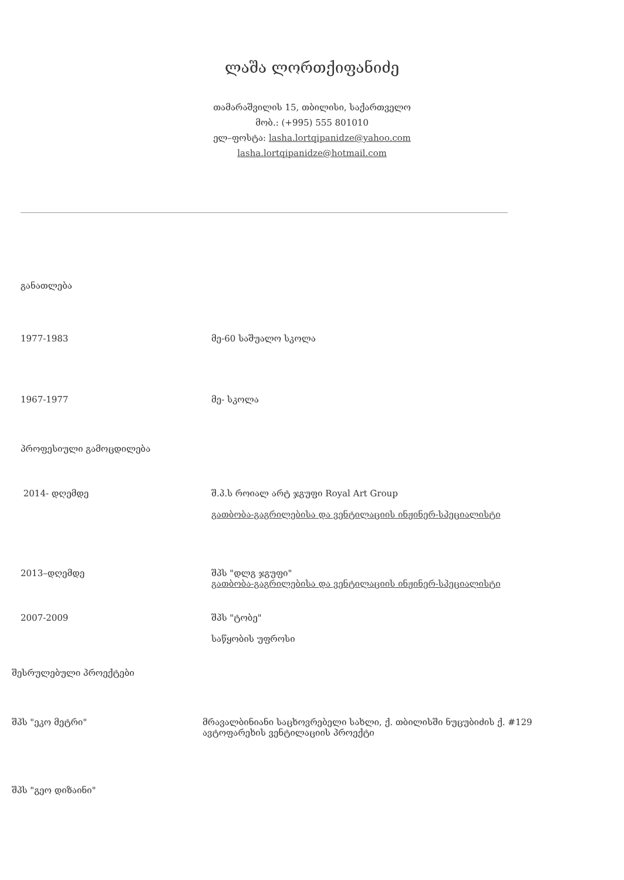ლაშა ლორთქიფანიძე
თამარაშვილის 15, თბილისი, საქართველო
მობ.: (+995) 555 801010
ელ–ფოსტა: lasha.lortqipanidze@yahoo.com
lasha.lortqipanidze@hotmail.com
განათლება
1977-1983 მე-60 საშუალო სკოლა
1967-1977 მე- სკოლა
პროფესიული გამოცდილება
2014- დღემდე შ.პ.ს როიალ არტ ჯგუფი Royal Art Group
გათბობა-გაგრილებისა და ვენტილაციის ინჟინერ-სპეციალისტი
2013–დღემდე შპს "დლგ ჯგუფი"
გათბობა-გაგრილებისა და ვენტილაციის ინჟინერ-სპეციალისტი
2007-2009 შპს "ტობე"
საწყობის უფროსი
შესრულებული პროექტები
შპს "ეკო მეტრი" მრავალბინიანი საცხოვრებელი სახლი, ქ. თბილისში ნუცუბიძის ქ. #129
ავტოფარეხის ვენტილაციის პროექტი
შპს "გეო დიზაინი"